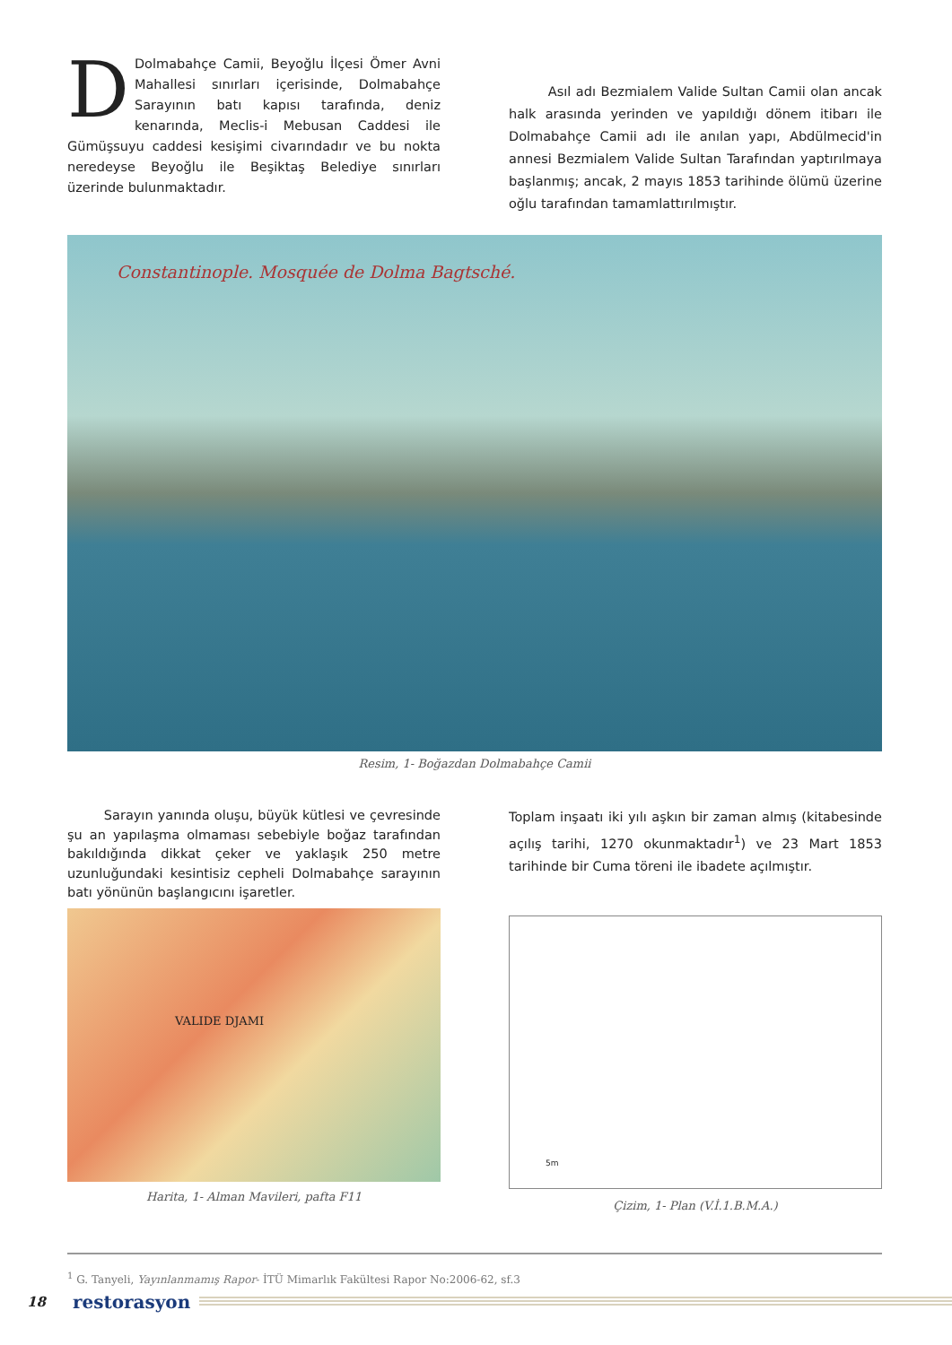DDolmabahçe Camii, Beyoğlu İlçesi Ömer Avni Mahallesi sınırları içerisinde, Dolmabahçe Sarayının batı kapısı tarafında, deniz kenarında, Meclis-i Mebusan Caddesi ile Gümüşsuyu caddesi kesişimi civarındadır ve bu nokta neredeyse Beyoğlu ile Beşiktaş Belediye sınırları üzerinde bulunmaktadır.
Asıl adı Bezmialem Valide Sultan Camii olan ancak halk arasında yerinden ve yapıldığı dönem itibarı ile Dolmabahçe Camii adı ile anılan yapı, Abdülmecid'in annesi Bezmialem Valide Sultan Tarafından yaptırılmaya başlanmış; ancak, 2 mayıs 1853 tarihinde ölümü üzerine oğlu tarafından tamamlattırılmıştır.
Constantinople. Mosquée de Dolma Bagtsché.
Resim, 1- Boğazdan Dolmabahçe Camii
Sarayın yanında oluşu, büyük kütlesi ve çevresinde şu an yapılaşma olmaması sebebiyle boğaz tarafından bakıldığında dikkat çeker ve yaklaşık 250 metre uzunluğundaki kesintisiz cepheli Dolmabahçe sarayının batı yönünün başlangıcını işaretler.
VALIDE DJAMI
Harita, 1- Alman Mavileri, pafta F11
Toplam inşaatı iki yılı aşkın bir zaman almış (kitabesinde açılış tarihi, 1270 okunmaktadır<sup>1</sup>) ve 23 Mart 1853 tarihinde bir Cuma töreni ile ibadete açılmıştır.
5m
Çizim, 1- Plan (V.İ.1.B.M.A.)
<sup>1</sup> G. Tanyeli, Yayınlanmamış Rapor- İTÜ Mimarlık Fakültesi Rapor No:2006-62, sf.3
18 restorasyon